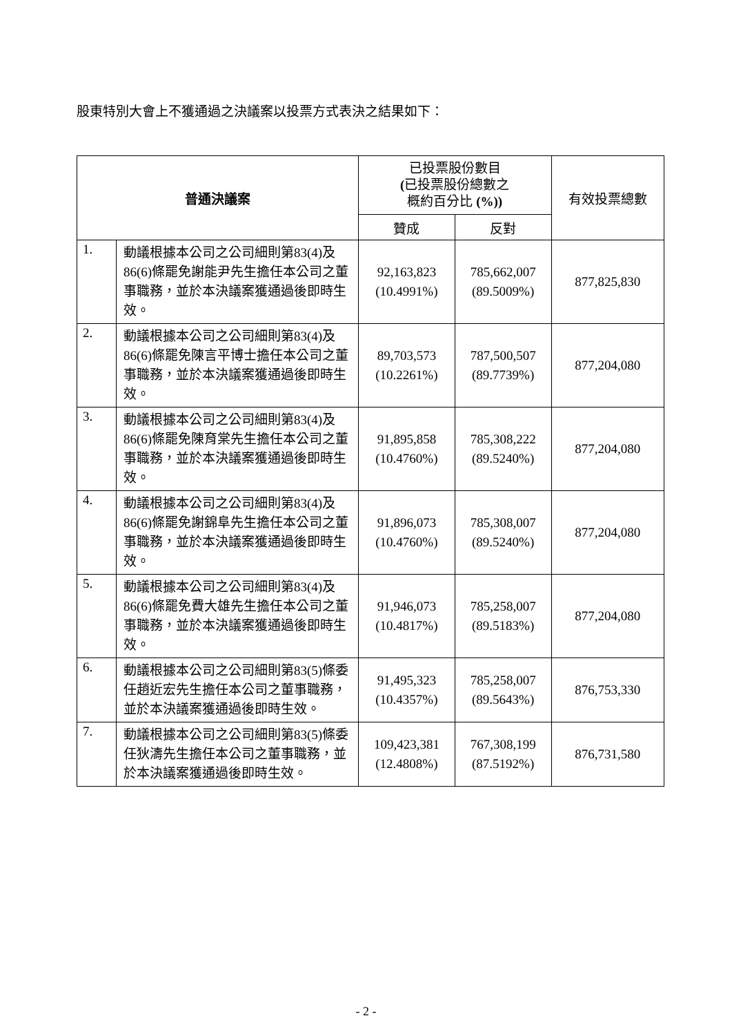股東特別大會上不獲通過之決議案以投票方式表決之結果如下：
| 普通決議案 | | 已投票股份數目 ( 已投票股份總數之 概約百分比 (%)) | | 有效投票總數 |
| --- | --- | --- | --- | --- |
| | | 贊成 | 反對 | |
| 1. | 動議根據本公司之公司細則第83(4)及86(6)條罷免謝能尹先生擔任本公司之董事職務，並於本決議案獲通過後即時生效。 | 92,163,823 (10.4991%) | 785,662,007 (89.5009%) | 877,825,830 |
| 2. | 動議根據本公司之公司細則第83(4)及86(6)條罷免陳言平博士擔任本公司之董事職務，並於本決議案獲通過後即時生效。 | 89,703,573 (10.2261%) | 787,500,507 (89.7739%) | 877,204,080 |
| 3. | 動議根據本公司之公司細則第83(4)及86(6)條罷免陳育棠先生擔任本公司之董事職務，並於本決議案獲通過後即時生效。 | 91,895,858 (10.4760%) | 785,308,222 (89.5240%) | 877,204,080 |
| 4. | 動議根據本公司之公司細則第83(4)及86(6)條罷免謝錦阜先生擔任本公司之董事職務，並於本決議案獲通過後即時生效。 | 91,896,073 (10.4760%) | 785,308,007 (89.5240%) | 877,204,080 |
| 5. | 動議根據本公司之公司細則第83(4)及86(6)條罷免費大雄先生擔任本公司之董事職務，並於本決議案獲通過後即時生效。 | 91,946,073 (10.4817%) | 785,258,007 (89.5183%) | 877,204,080 |
| 6. | 動議根據本公司之公司細則第83(5)條委任趙近宏先生擔任本公司之董事職務，並於本決議案獲通過後即時生效。 | 91,495,323 (10.4357%) | 785,258,007 (89.5643%) | 876,753,330 |
| 7. | 動議根據本公司之公司細則第83(5)條委任狄濤先生擔任本公司之董事職務，並於本決議案獲通過後即時生效。 | 109,423,381 (12.4808%) | 767,308,199 (87.5192%) | 876,731,580 |
- 2 -